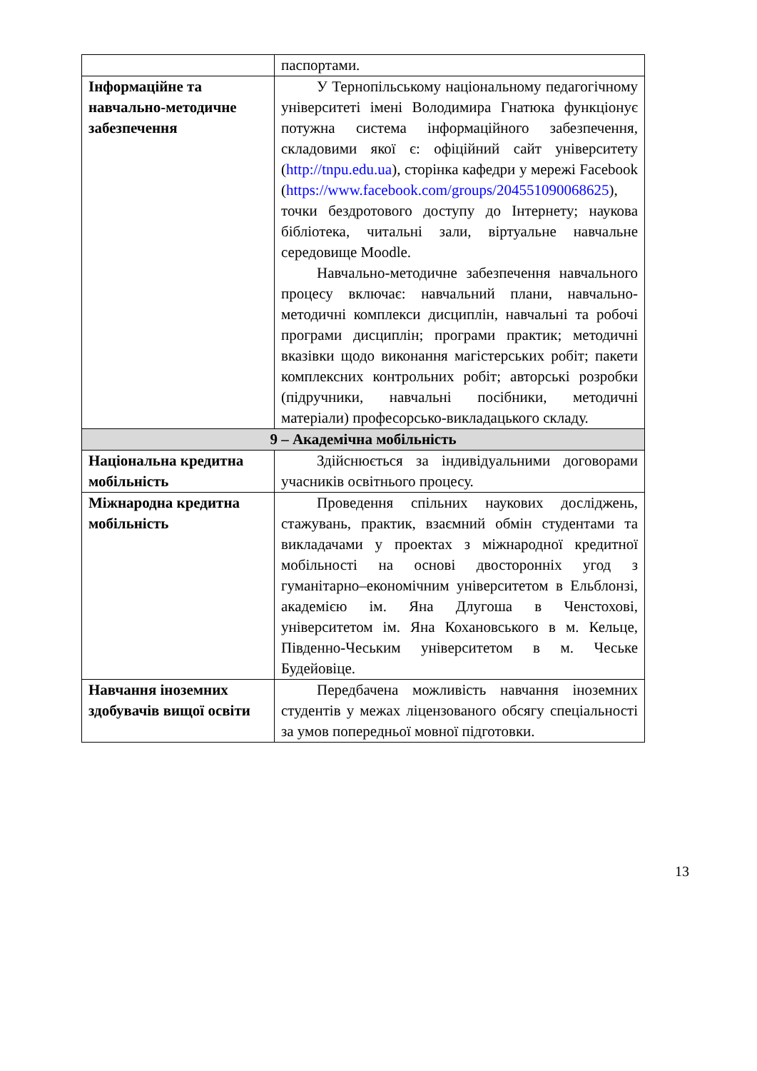| | паспортами. |
| Інформаційне та навчально-методичне забезпечення | У Тернопільському національному педагогічному університеті імені Володимира Гнатюка функціонує потужна система інформаційного забезпечення, складовими якої є: офіційний сайт університету ( http://tnpu.edu.ua ), сторінка кафедри у мережі Facebook ( https://www.facebook.com/groups/204551090068625 ), точки бездротового доступу до Інтернету; наукова бібліотека, читальні зали, віртуальне навчальне середовище Moodle. Навчально-методичне забезпечення навчального процесу включає: навчальний плани, навчально-методичні комплекси дисциплін, навчальні та робочі програми дисциплін; програми практик; методичні вказівки щодо виконання магістерських робіт; пакети комплексних контрольних робіт; авторські розробки (підручники, навчальні посібники, методичні матеріали) професорсько-викладацького складу. |
| 9 – Академічна мобільність | |
| Національна кредитна мобільність | Здійснюється за індивідуальними договорами учасників освітнього процесу. |
| Міжнародна кредитна мобільність | Проведення спільних наукових досліджень, стажувань, практик, взаємний обмін студентами та викладачами у проектах з міжнародної кредитної мобільності на основі двосторонніх угод з гуманітарно–економічним університетом в Ельблонзі, академією ім. Яна Длугоша в Ченстохові, університетом ім. Яна Кохановського в м. Кельце, Південно-Чеським університетом в м. Чеське Будейовіце. |
| Навчання іноземних здобувачів вищої освіти | Передбачена можливість навчання іноземних студентів у межах ліцензованого обсягу спеціальності за умов попередньої мовної підготовки. |
13